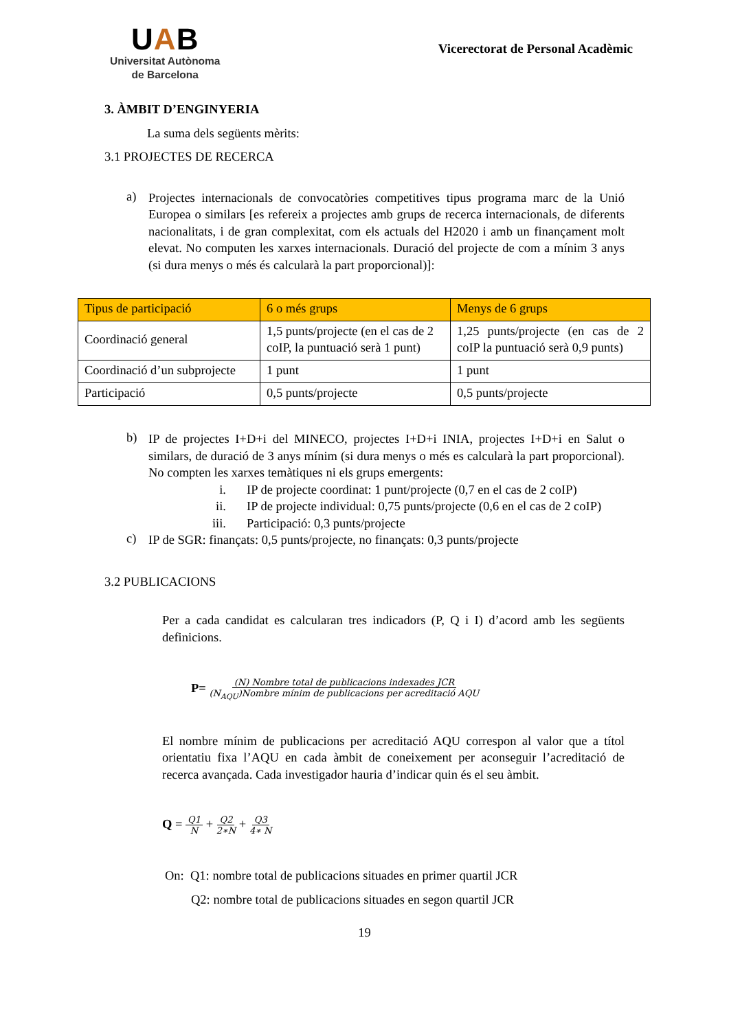UAB
Universitat Autònoma
de Barcelona
Vicerectorat de Personal Acadèmic
3. ÀMBIT D’ENGINYERIA
La suma dels següents mèrits:
3.1 PROJECTES DE RECERCA
a)
Projectes internacionals de convocatòries competitives tipus programa marc de la Unió Europea o similars [es refereix a projectes amb grups de recerca internacionals, de diferents nacionalitats, i de gran complexitat, com els actuals del H2020 i amb un finançament molt elevat. No computen les xarxes internacionals. Duració del projecte de com a mínim 3 anys (si dura menys o més és calcularà la part proporcional)]:
| Tipus de participació | 6 o més grups | Menys de 6 grups |
| --- | --- | --- |
| Coordinació general | 1,5 punts/projecte (en el cas de 2 coIP, la puntuació serà 1 punt) | 1,25 punts/projecte (en cas de 2 coIP la puntuació serà 0,9 punts) |
| Coordinació d’un subprojecte | 1 punt | 1 punt |
| Participació | 0,5 punts/projecte | 0,5 punts/projecte |
b)
IP de projectes I+D+i del MINECO, projectes I+D+i INIA, projectes I+D+i en Salut o similars, de duració de 3 anys mínim (si dura menys o més es calcularà la part proporcional). No compten les xarxes temàtiques ni els grups emergents:
i. IP de projecte coordinat: 1 punt/projecte (0,7 en el cas de 2 coIP)
ii. IP de projecte individual: 0,75 punts/projecte (0,6 en el cas de 2 coIP)
iii. Participació: 0,3 punts/projecte
c)
IP de SGR: finançats: 0,5 punts/projecte, no finançats: 0,3 punts/projecte
3.2 PUBLICACIONS
Per a cada candidat es calcularan tres indicadors (P, Q i I) d’acord amb les següents definicions.
P= (N) Nombre total de publicacions indexades JCR (N<sub>AQU</sub>)Nombre mínim de publicacions per acreditació AQU
El nombre mínim de publicacions per acreditació AQU correspon al valor que a títol orientatiu fixa l’AQU en cada àmbit de coneixement per aconseguir l’acreditació de recerca avançada. Cada investigador hauria d’indicar quin és el seu àmbit.
Q = Q1 N + Q2 2∗N + Q3 4∗ N
On: Q1: nombre total de publicacions situades en primer quartil JCR
Q2: nombre total de publicacions situades en segon quartil JCR
19